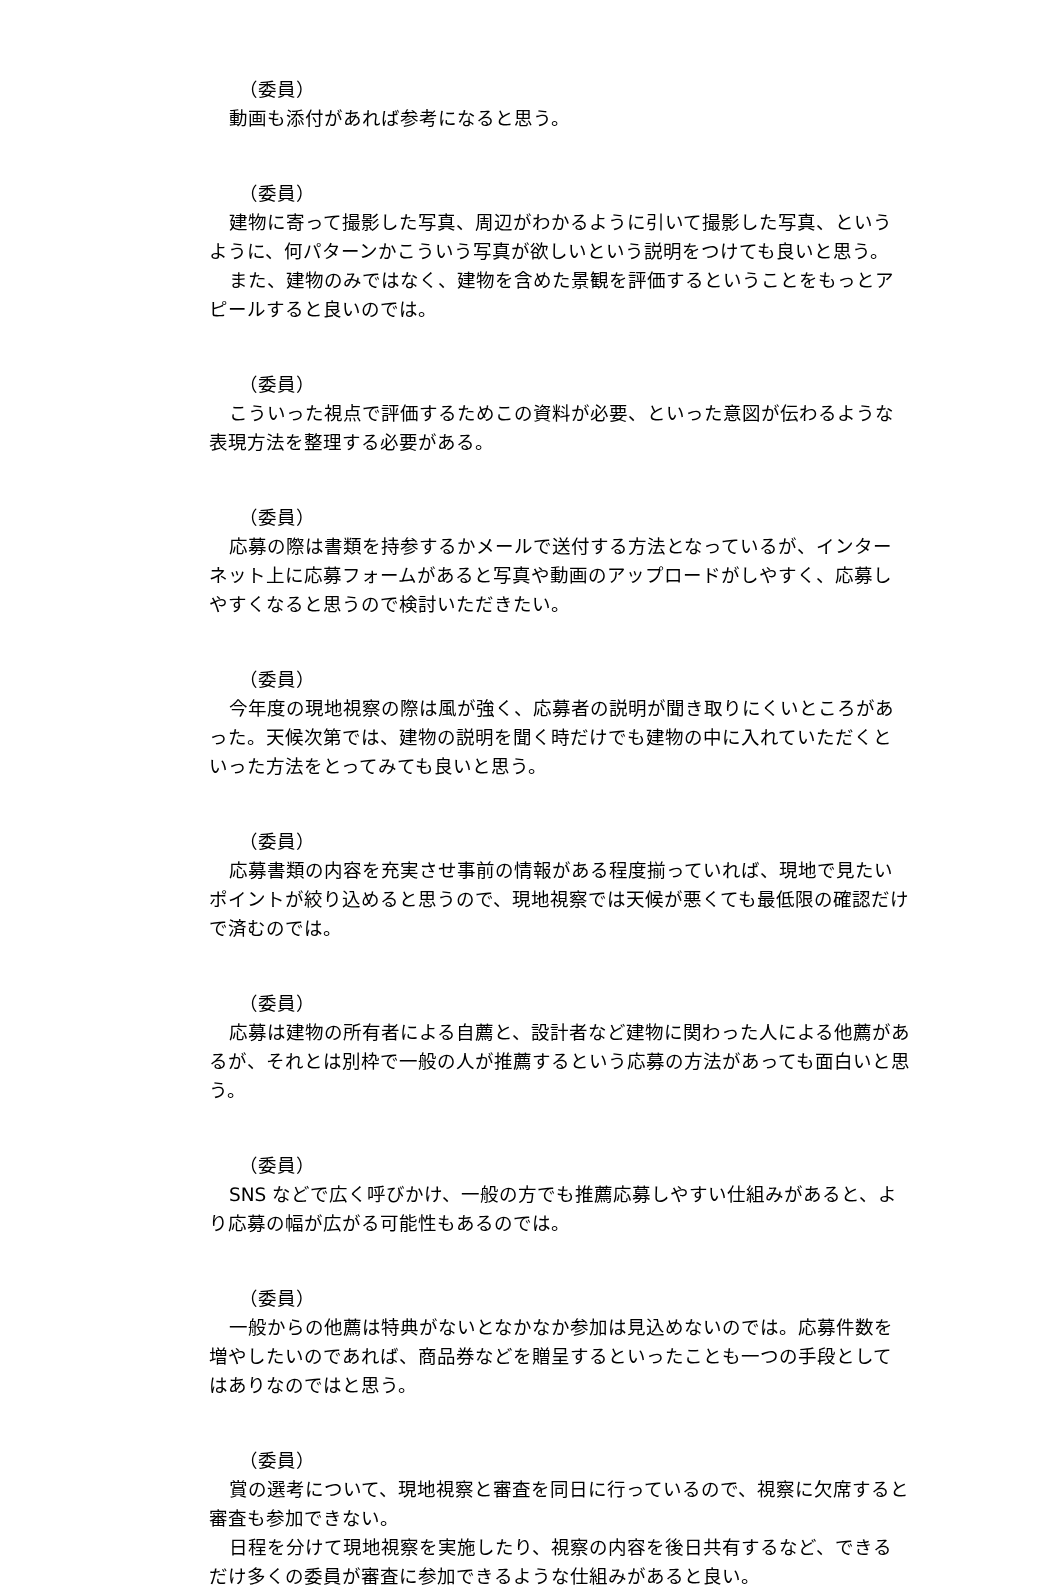（委員）
動画も添付があれば参考になると思う。
（委員）
建物に寄って撮影した写真、周辺がわかるように引いて撮影した写真、というように、何パターンかこういう写真が欲しいという説明をつけても良いと思う。
また、建物のみではなく、建物を含めた景観を評価するということをもっとアピールすると良いのでは。
（委員）
こういった視点で評価するためこの資料が必要、といった意図が伝わるような表現方法を整理する必要がある。
（委員）
応募の際は書類を持参するかメールで送付する方法となっているが、インターネット上に応募フォームがあると写真や動画のアップロードがしやすく、応募しやすくなると思うので検討いただきたい。
（委員）
今年度の現地視察の際は風が強く、応募者の説明が聞き取りにくいところがあった。天候次第では、建物の説明を聞く時だけでも建物の中に入れていただくといった方法をとってみても良いと思う。
（委員）
応募書類の内容を充実させ事前の情報がある程度揃っていれば、現地で見たいポイントが絞り込めると思うので、現地視察では天候が悪くても最低限の確認だけで済むのでは。
（委員）
応募は建物の所有者による自薦と、設計者など建物に関わった人による他薦があるが、それとは別枠で一般の人が推薦するという応募の方法があっても面白いと思う。
（委員）
SNS などで広く呼びかけ、一般の方でも推薦応募しやすい仕組みがあると、より応募の幅が広がる可能性もあるのでは。
（委員）
一般からの他薦は特典がないとなかなか参加は見込めないのでは。応募件数を増やしたいのであれば、商品券などを贈呈するといったことも一つの手段としてはありなのではと思う。
（委員）
賞の選考について、現地視察と審査を同日に行っているので、視察に欠席すると審査も参加できない。
日程を分けて現地視察を実施したり、視察の内容を後日共有するなど、できるだけ多くの委員が審査に参加できるような仕組みがあると良い。